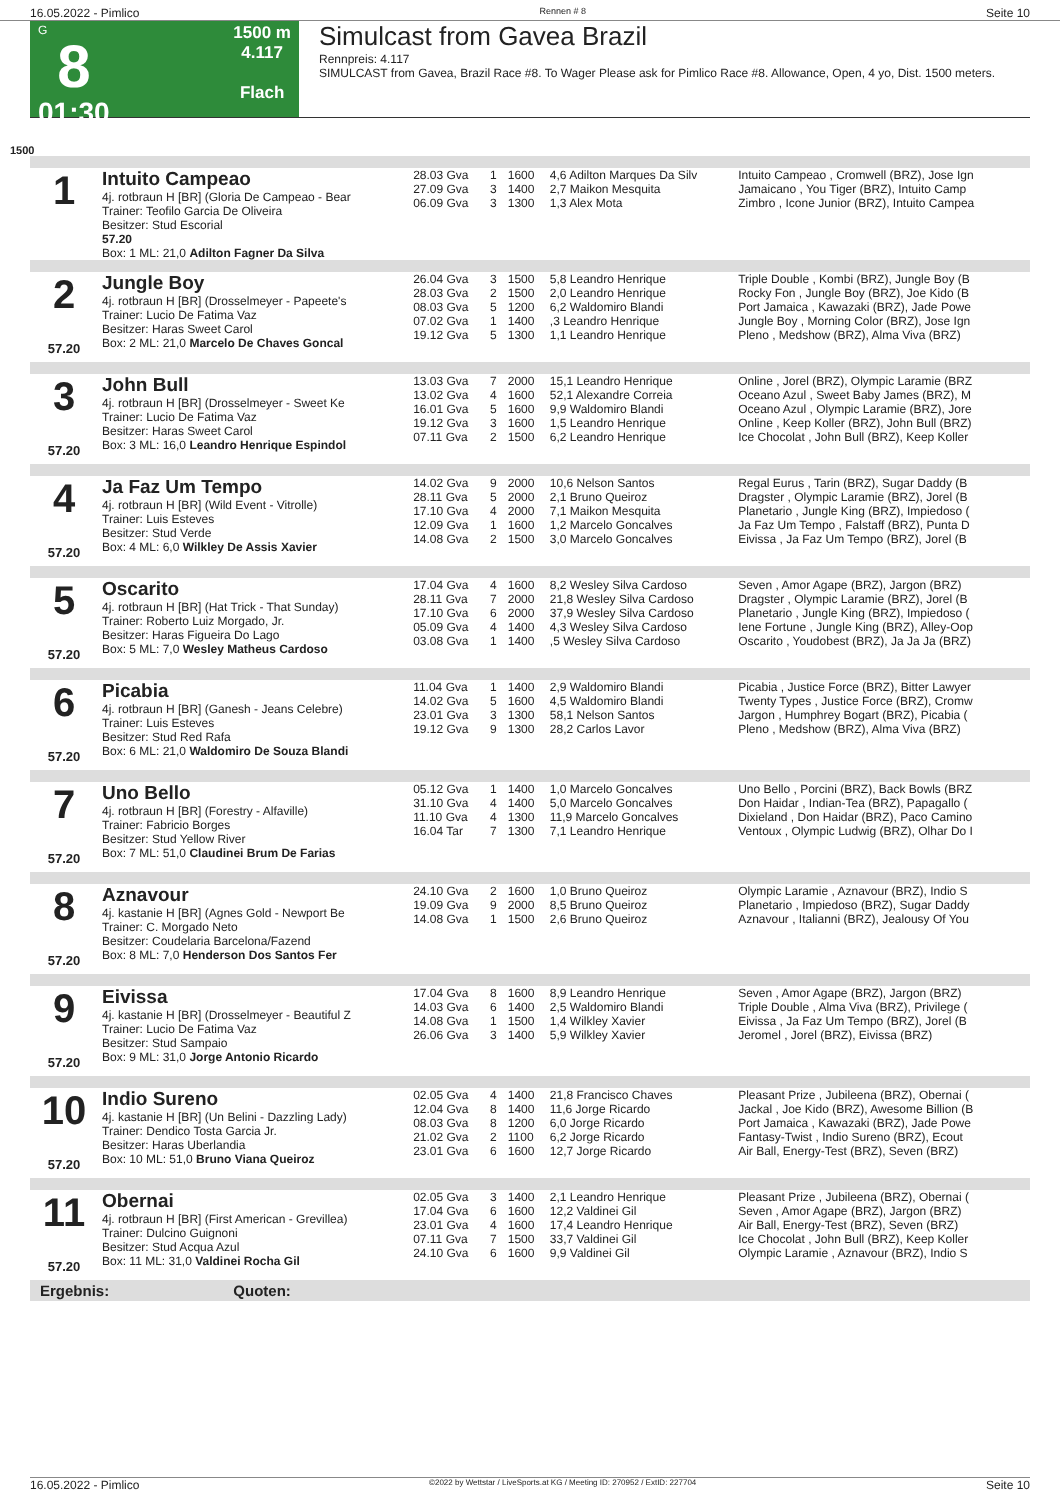16.05.2022 - Pimlico Rennen # 8 Seite 10
G
8
01:30
1500 m
4.117
Flach
Simulcast from Gavea Brazil
Rennpreis: 4.117
SIMULCAST from Gavea, Brazil Race #8. To Wager Please ask for Pimlico Race #8. Allowance, Open, 4 yo, Dist. 1500 meters.
1500
| 1 | Intuito Campeao 4j. rotbraun H [BR] (Gloria De Campeao - Bear Trainer: Teofilo Garcia De Oliveira Besitzer: Stud Escorial | 28.03 Gva 27.09 Gva 06.09 Gva | 1 3 3 | 1600 1400 1300 | 4,6 Adilton Marques Da Silv 2,7 Maikon Mesquita 1,3 Alex Mota | Intuito Campeao , Cromwell (BRZ), Jose Ign Jamaicano , You Tiger (BRZ), Intuito Camp Zimbro , Icone Junior (BRZ), Intuito Campea |
| | 57.20 | | | | | |
| | Box: 1 ML: 21,0 Adilton Fagner Da Silva | | | | | |
| 2 57.20 | Jungle Boy 4j. rotbraun H [BR] (Drosselmeyer - Papeete's Trainer: Lucio De Fatima Vaz Besitzer: Haras Sweet Carol Box: 2 ML: 21,0 Marcelo De Chaves Goncal | 26.04 Gva 28.03 Gva 08.03 Gva 07.02 Gva 19.12 Gva | 3 2 5 1 5 | 1500 1500 1200 1400 1300 | 5,8 Leandro Henrique 2,0 Leandro Henrique 6,2 Waldomiro Blandi ,3 Leandro Henrique 1,1 Leandro Henrique | Triple Double , Kombi (BRZ), Jungle Boy (B Rocky Fon , Jungle Boy (BRZ), Joe Kido (B Port Jamaica , Kawazaki (BRZ), Jade Powe Jungle Boy , Morning Color (BRZ), Jose Ign Pleno , Medshow (BRZ), Alma Viva (BRZ) |
| 3 57.20 | John Bull 4j. rotbraun H [BR] (Drosselmeyer - Sweet Ke Trainer: Lucio De Fatima Vaz Besitzer: Haras Sweet Carol Box: 3 ML: 16,0 Leandro Henrique Espindol | 13.03 Gva 13.02 Gva 16.01 Gva 19.12 Gva 07.11 Gva | 7 4 5 3 2 | 2000 1600 1600 1600 1500 | 15,1 Leandro Henrique 52,1 Alexandre Correia 9,9 Waldomiro Blandi 1,5 Leandro Henrique 6,2 Leandro Henrique | Online , Jorel (BRZ), Olympic Laramie (BRZ Oceano Azul , Sweet Baby James (BRZ), M Oceano Azul , Olympic Laramie (BRZ), Jore Online , Keep Koller (BRZ), John Bull (BRZ) Ice Chocolat , John Bull (BRZ), Keep Koller |
| 4 57.20 | Ja Faz Um Tempo 4j. rotbraun H [BR] (Wild Event - Vitrolle) Trainer: Luis Esteves Besitzer: Stud Verde Box: 4 ML: 6,0 Wilkley De Assis Xavier | 14.02 Gva 28.11 Gva 17.10 Gva 12.09 Gva 14.08 Gva | 9 5 4 1 2 | 2000 2000 2000 1600 1500 | 10,6 Nelson Santos 2,1 Bruno Queiroz 7,1 Maikon Mesquita 1,2 Marcelo Goncalves 3,0 Marcelo Goncalves | Regal Eurus , Tarin (BRZ), Sugar Daddy (B Dragster , Olympic Laramie (BRZ), Jorel (B Planetario , Jungle King (BRZ), Impiedoso ( Ja Faz Um Tempo , Falstaff (BRZ), Punta D Eivissa , Ja Faz Um Tempo (BRZ), Jorel (B |
| 5 57.20 | Oscarito 4j. rotbraun H [BR] (Hat Trick - That Sunday) Trainer: Roberto Luiz Morgado, Jr. Besitzer: Haras Figueira Do Lago Box: 5 ML: 7,0 Wesley Matheus Cardoso | 17.04 Gva 28.11 Gva 17.10 Gva 05.09 Gva 03.08 Gva | 4 7 6 4 1 | 1600 2000 2000 1400 1400 | 8,2 Wesley Silva Cardoso 21,8 Wesley Silva Cardoso 37,9 Wesley Silva Cardoso 4,3 Wesley Silva Cardoso ,5 Wesley Silva Cardoso | Seven , Amor Agape (BRZ), Jargon (BRZ) Dragster , Olympic Laramie (BRZ), Jorel (B Planetario , Jungle King (BRZ), Impiedoso ( Iene Fortune , Jungle King (BRZ), Alley-Oop Oscarito , Youdobest (BRZ), Ja Ja Ja (BRZ) |
| 6 57.20 | Picabia 4j. rotbraun H [BR] (Ganesh - Jeans Celebre) Trainer: Luis Esteves Besitzer: Stud Red Rafa Box: 6 ML: 21,0 Waldomiro De Souza Blandi | 11.04 Gva 14.02 Gva 23.01 Gva 19.12 Gva | 1 5 3 9 | 1400 1600 1300 1300 | 2,9 Waldomiro Blandi 4,5 Waldomiro Blandi 58,1 Nelson Santos 28,2 Carlos Lavor | Picabia , Justice Force (BRZ), Bitter Lawyer Twenty Types , Justice Force (BRZ), Cromw Jargon , Humphrey Bogart (BRZ), Picabia ( Pleno , Medshow (BRZ), Alma Viva (BRZ) |
| 7 57.20 | Uno Bello 4j. rotbraun H [BR] (Forestry - Alfaville) Trainer: Fabricio Borges Besitzer: Stud Yellow River Box: 7 ML: 51,0 Claudinei Brum De Farias | 05.12 Gva 31.10 Gva 11.10 Gva 16.04 Tar | 1 4 4 7 | 1400 1400 1300 1300 | 1,0 Marcelo Goncalves 5,0 Marcelo Goncalves 11,9 Marcelo Goncalves 7,1 Leandro Henrique | Uno Bello , Porcini (BRZ), Back Bowls (BRZ Don Haidar , Indian-Tea (BRZ), Papagallo ( Dixieland , Don Haidar (BRZ), Paco Camino Ventoux , Olympic Ludwig (BRZ), Olhar Do I |
| 8 57.20 | Aznavour 4j. kastanie H [BR] (Agnes Gold - Newport Be Trainer: C. Morgado Neto Besitzer: Coudelaria Barcelona/Fazend Box: 8 ML: 7,0 Henderson Dos Santos Fer | 24.10 Gva 19.09 Gva 14.08 Gva | 2 9 1 | 1600 2000 1500 | 1,0 Bruno Queiroz 8,5 Bruno Queiroz 2,6 Bruno Queiroz | Olympic Laramie , Aznavour (BRZ), Indio S Planetario , Impiedoso (BRZ), Sugar Daddy Aznavour , Italianni (BRZ), Jealousy Of You |
| 9 57.20 | Eivissa 4j. kastanie H [BR] (Drosselmeyer - Beautiful Z Trainer: Lucio De Fatima Vaz Besitzer: Stud Sampaio Box: 9 ML: 31,0 Jorge Antonio Ricardo | 17.04 Gva 14.03 Gva 14.08 Gva 26.06 Gva | 8 6 1 3 | 1600 1400 1500 1400 | 8,9 Leandro Henrique 2,5 Waldomiro Blandi 1,4 Wilkley Xavier 5,9 Wilkley Xavier | Seven , Amor Agape (BRZ), Jargon (BRZ) Triple Double , Alma Viva (BRZ), Privilege ( Eivissa , Ja Faz Um Tempo (BRZ), Jorel (B Jeromel , Jorel (BRZ), Eivissa (BRZ) |
| 10 57.20 | Indio Sureno 4j. kastanie H [BR] (Un Belini - Dazzling Lady) Trainer: Dendico Tosta Garcia Jr. Besitzer: Haras Uberlandia Box: 10 ML: 51,0 Bruno Viana Queiroz | 02.05 Gva 12.04 Gva 08.03 Gva 21.02 Gva 23.01 Gva | 4 8 8 2 6 | 1400 1400 1200 1100 1600 | 21,8 Francisco Chaves 11,6 Jorge Ricardo 6,0 Jorge Ricardo 6,2 Jorge Ricardo 12,7 Jorge Ricardo | Pleasant Prize , Jubileena (BRZ), Obernai ( Jackal , Joe Kido (BRZ), Awesome Billion (B Port Jamaica , Kawazaki (BRZ), Jade Powe Fantasy-Twist , Indio Sureno (BRZ), Ecout Air Ball, Energy-Test (BRZ), Seven (BRZ) |
| 11 57.20 | Obernai 4j. rotbraun H [BR] (First American - Grevillea) Trainer: Dulcino Guignoni Besitzer: Stud Acqua Azul Box: 11 ML: 31,0 Valdinei Rocha Gil | 02.05 Gva 17.04 Gva 23.01 Gva 07.11 Gva 24.10 Gva | 3 6 4 7 6 | 1400 1600 1600 1500 1600 | 2,1 Leandro Henrique 12,2 Valdinei Gil 17,4 Leandro Henrique 33,7 Valdinei Gil 9,9 Valdinei Gil | Pleasant Prize , Jubileena (BRZ), Obernai ( Seven , Amor Agape (BRZ), Jargon (BRZ) Air Ball, Energy-Test (BRZ), Seven (BRZ) Ice Chocolat , John Bull (BRZ), Keep Koller Olympic Laramie , Aznavour (BRZ), Indio S |
Ergebnis: Quoten:
16.05.2022 - Pimlico ©2022 by Wettstar / LiveSports.at KG / Meeting ID: 270952 / ExtID: 227704 Seite 10